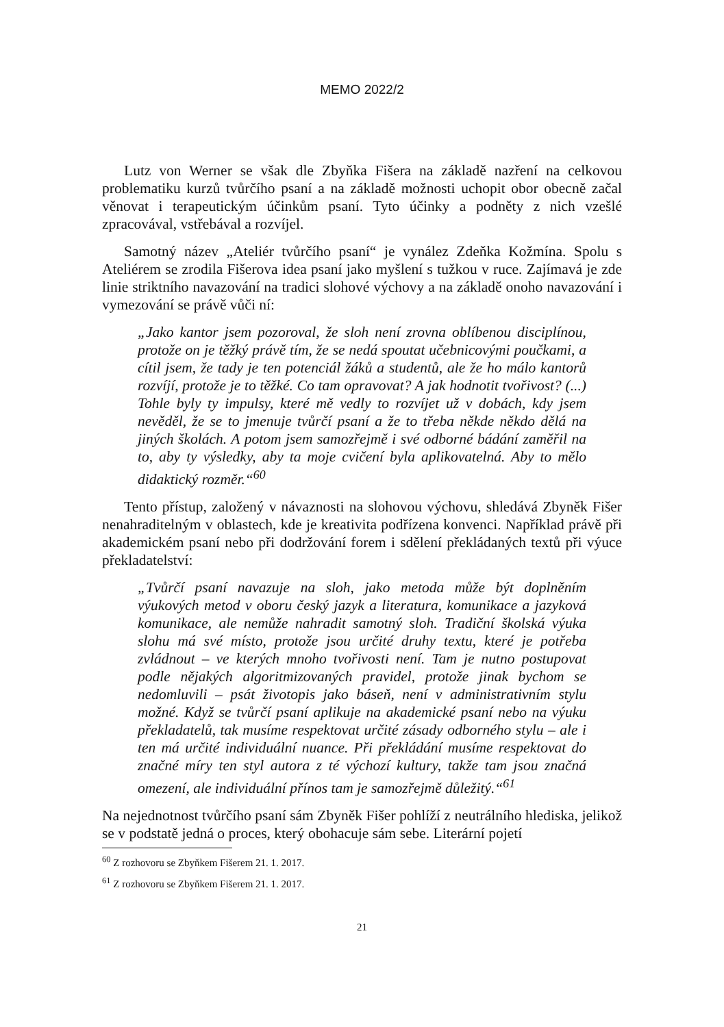MEMO 2022/2
Lutz von Werner se však dle Zbyňka Fišera na základě nazření na celkovou problematiku kurzů tvůrčího psaní a na základě možnosti uchopit obor obecně začal věnovat i terapeutickým účinkům psaní. Tyto účinky a podněty z nich vzešlé zpracovával, vstřebával a rozvíjel.
Samotný název „Ateliér tvůrčího psaní“ je vynález Zdeňka Kožmína. Spolu s Ateliérem se zrodila Fišerova idea psaní jako myšlení s tužkou v ruce. Zajímavá je zde linie striktního navazování na tradici slohové výchovy a na základě onoho navazování i vymezování se právě vůči ní:
„Jako kantor jsem pozoroval, že sloh není zrovna oblíbenou disciplínou, protože on je těžký právě tím, že se nedá spoutat učebnicovými poučkami, a cítil jsem, že tady je ten potenciál žáků a studentů, ale že ho málo kantorů rozvíjí, protože je to těžké. Co tam opravovat? A jak hodnotit tvořivost? (...) Tohle byly ty impulsy, které mě vedly to rozvíjet už v dobách, kdy jsem nevěděl, že se to jmenuje tvůrčí psaní a že to třeba někde někdo dělá na jiných školách. A potom jsem samozřejmě i své odborné bádání zaměřil na to, aby ty výsledky, aby ta moje cvičení byla aplikovatelná. Aby to mělo didaktický rozměr.“<sup>60</sup>
Tento přístup, založený v návaznosti na slohovou výchovu, shledává Zbyněk Fišer nenahraditelným v oblastech, kde je kreativita podřízena konvenci. Například právě při akademickém psaní nebo při dodržování forem i sdělení překládaných textů při výuce překladatelství:
„Tvůrčí psaní navazuje na sloh, jako metoda může být doplněním výukových metod v oboru český jazyk a literatura, komunikace a jazyková komunikace, ale nemůže nahradit samotný sloh. Tradiční školská výuka slohu má své místo, protože jsou určité druhy textu, které je potřeba zvládnout – ve kterých mnoho tvořivosti není. Tam je nutno postupovat podle nějakých algoritmizovaných pravidel, protože jinak bychom se nedomluvili – psát životopis jako báseň, není v administrativním stylu možné. Když se tvůrčí psaní aplikuje na akademické psaní nebo na výuku překladatelů, tak musíme respektovat určité zásady odborného stylu – ale i ten má určité individuální nuance. Při překládání musíme respektovat do značné míry ten styl autora z té výchozí kultury, takže tam jsou značná omezení, ale individuální přínos tam je samozřejmě důležitý.“<sup>61</sup>
Na nejednotnost tvůrčího psaní sám Zbyněk Fišer pohlíží z neutrálního hlediska, jelikož se v podstatě jedná o proces, který obohacuje sám sebe. Literární pojetí
<sup>60</sup> Z rozhovoru se Zbyňkem Fišerem 21. 1. 2017.
<sup>61</sup> Z rozhovoru se Zbyňkem Fišerem 21. 1. 2017.
21